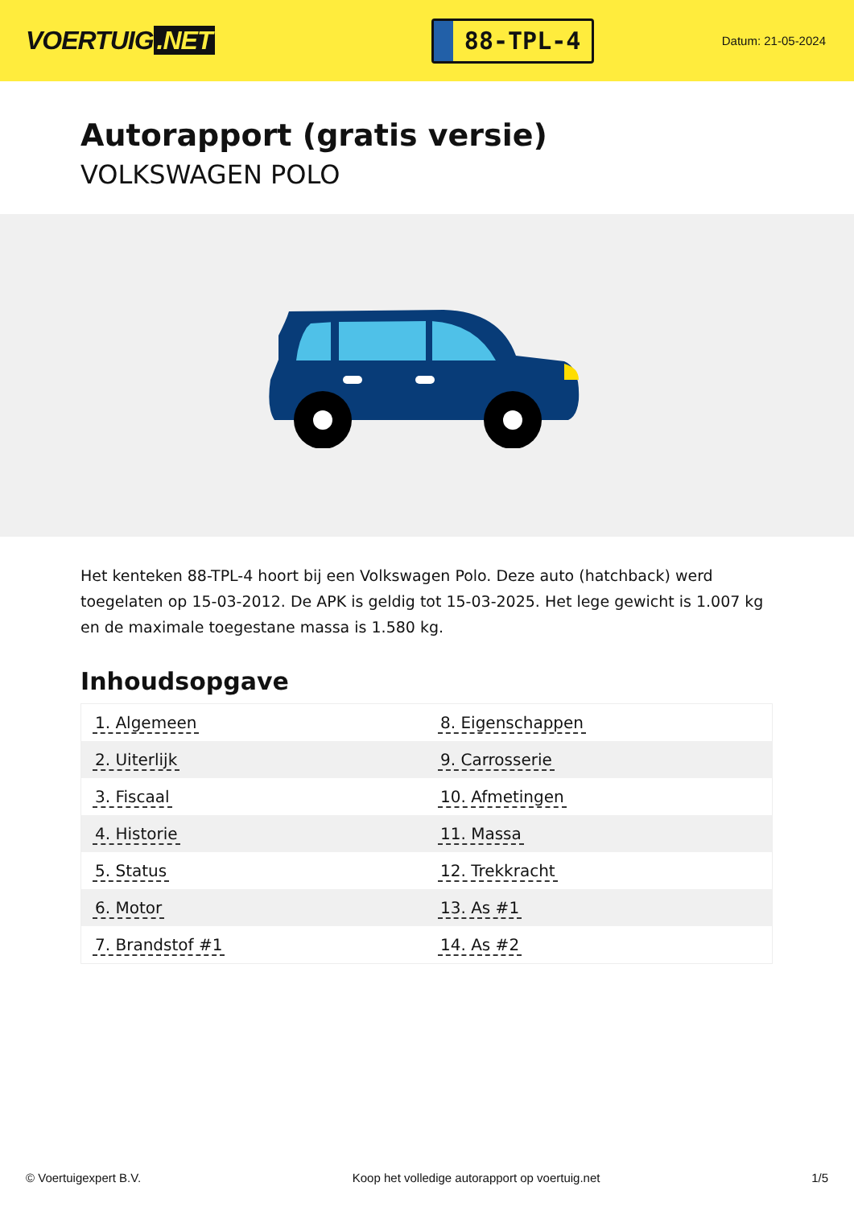VOERTUIG.NET
88-TPL-4
Datum: 21-05-2024
Autorapport (gratis versie)
VOLKSWAGEN POLO
Het kenteken 88-TPL-4 hoort bij een Volkswagen Polo. Deze auto (hatchback) werd toegelaten op 15-03-2012. De APK is geldig tot 15-03-2025. Het lege gewicht is 1.007 kg en de maximale toegestane massa is 1.580 kg.
Inhoudsopgave
| 1. Algemeen | 8. Eigenschappen |
| 2. Uiterlijk | 9. Carrosserie |
| 3. Fiscaal | 10. Afmetingen |
| 4. Historie | 11. Massa |
| 5. Status | 12. Trekkracht |
| 6. Motor | 13. As #1 |
| 7. Brandstof #1 | 14. As #2 |
© Voertuigexpert B.V. Koop het volledige autorapport op voertuig.net
1/5